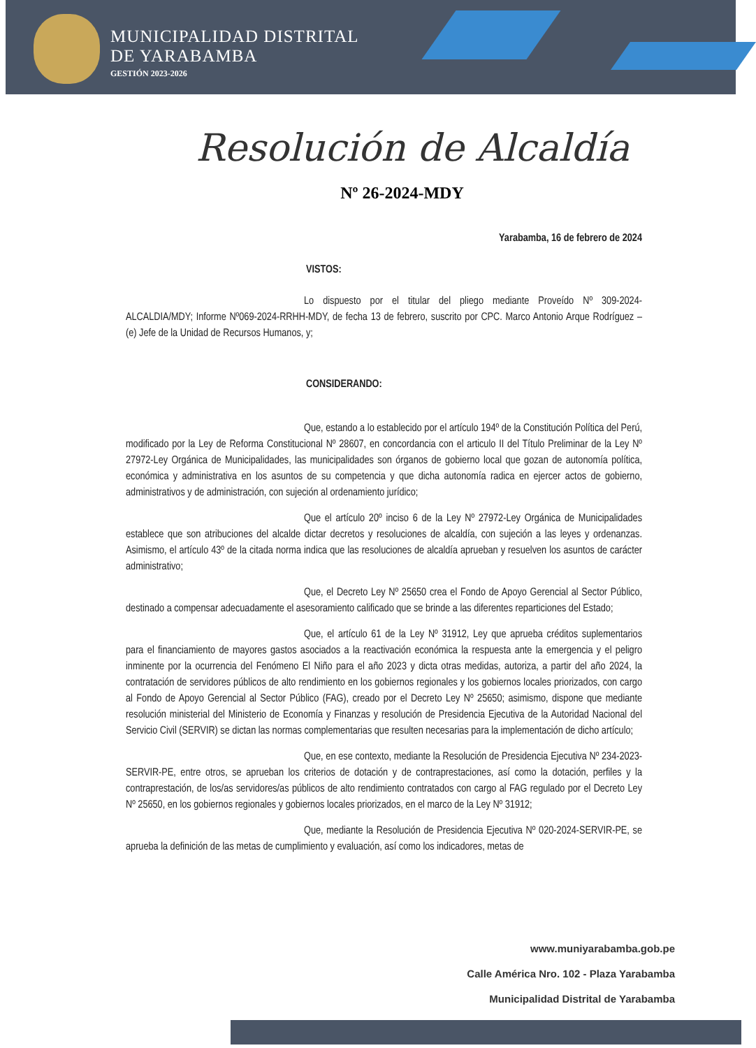MUNICIPALIDAD DISTRITAL
DE YARABAMBA
GESTIÓN 2023-2026
Resolución de Alcaldía
Nº 26-2024-MDY
Yarabamba, 16 de febrero de 2024
VISTOS:
Lo dispuesto por el titular del pliego mediante Proveído Nº 309-2024-ALCALDIA/MDY; Informe Nº069-2024-RRHH-MDY, de fecha 13 de febrero, suscrito por CPC. Marco Antonio Arque Rodríguez – (e) Jefe de la Unidad de Recursos Humanos, y;
CONSIDERANDO:
Que, estando a lo establecido por el artículo 194º de la Constitución Política del Perú, modificado por la Ley de Reforma Constitucional Nº 28607, en concordancia con el articulo II del Título Preliminar de la Ley Nº 27972-Ley Orgánica de Municipalidades, las municipalidades son órganos de gobierno local que gozan de autonomía política, económica y administrativa en los asuntos de su competencia y que dicha autonomía radica en ejercer actos de gobierno, administrativos y de administración, con sujeción al ordenamiento jurídico;
Que el artículo 20º inciso 6 de la Ley Nº 27972-Ley Orgánica de Municipalidades establece que son atribuciones del alcalde dictar decretos y resoluciones de alcaldía, con sujeción a las leyes y ordenanzas. Asimismo, el artículo 43º de la citada norma indica que las resoluciones de alcaldía aprueban y resuelven los asuntos de carácter administrativo;
Que, el Decreto Ley Nº 25650 crea el Fondo de Apoyo Gerencial al Sector Público, destinado a compensar adecuadamente el asesoramiento calificado que se brinde a las diferentes reparticiones del Estado;
Que, el artículo 61 de la Ley Nº 31912, Ley que aprueba créditos suplementarios para el financiamiento de mayores gastos asociados a la reactivación económica la respuesta ante la emergencia y el peligro inminente por la ocurrencia del Fenómeno El Niño para el año 2023 y dicta otras medidas, autoriza, a partir del año 2024, la contratación de servidores públicos de alto rendimiento en los gobiernos regionales y los gobiernos locales priorizados, con cargo al Fondo de Apoyo Gerencial al Sector Público (FAG), creado por el Decreto Ley Nº 25650; asimismo, dispone que mediante resolución ministerial del Ministerio de Economía y Finanzas y resolución de Presidencia Ejecutiva de la Autoridad Nacional del Servicio Civil (SERVIR) se dictan las normas complementarias que resulten necesarias para la implementación de dicho artículo;
Que, en ese contexto, mediante la Resolución de Presidencia Ejecutiva Nº 234-2023-SERVIR-PE, entre otros, se aprueban los criterios de dotación y de contraprestaciones, así como la dotación, perfiles y la contraprestación, de los/as servidores/as públicos de alto rendimiento contratados con cargo al FAG regulado por el Decreto Ley Nº 25650, en los gobiernos regionales y gobiernos locales priorizados, en el marco de la Ley Nº 31912;
Que, mediante la Resolución de Presidencia Ejecutiva Nº 020-2024-SERVIR-PE, se aprueba la definición de las metas de cumplimiento y evaluación, así como los indicadores, metas de
www.muniyarabamba.gob.pe
Calle América Nro. 102 - Plaza Yarabamba
Municipalidad Distrital de Yarabamba